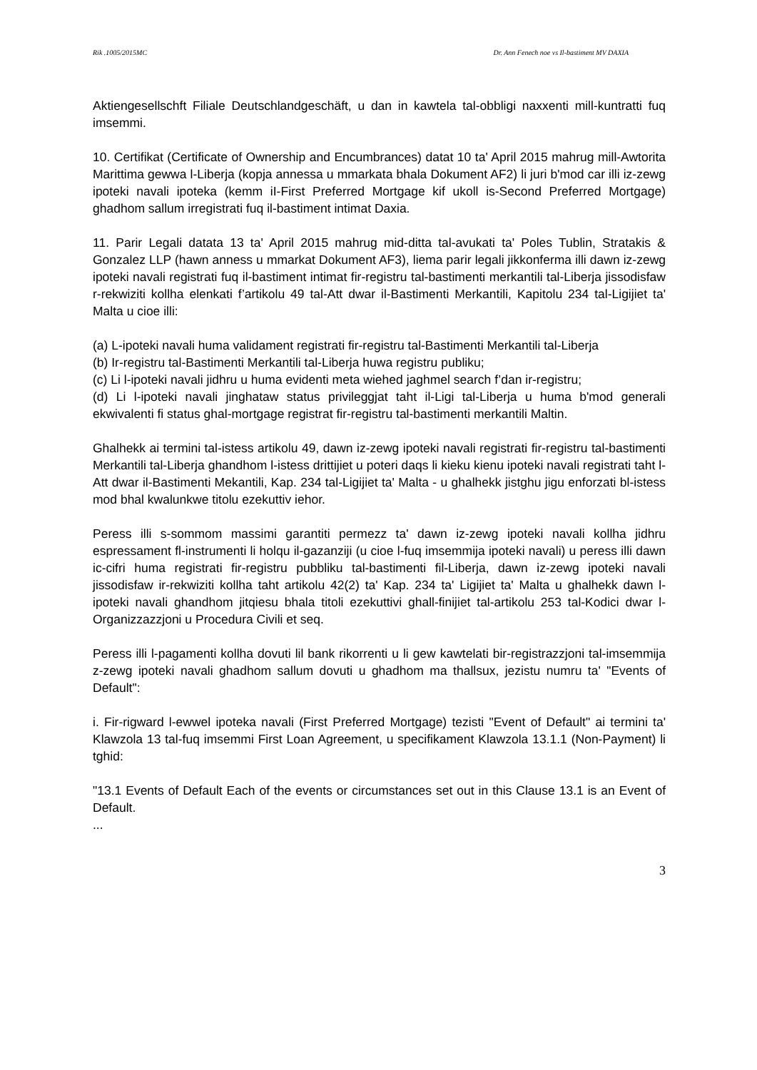Rik .1005/2015MC Dr. Ann Fenech noe vs Il-bastiment MV DAXIA
Aktiengesellschft Filiale Deutschlandgeschäft, u dan in kawtela tal-obbligi naxxenti mill-kuntratti fuq imsemmi.
10. Certifikat (Certificate of Ownership and Encumbrances) datat 10 ta' April 2015 mahrug mill-Awtorita Marittima gewwa l-Liberja (kopja annessa u mmarkata bhala Dokument AF2) li juri b'mod car illi iz-zewg ipoteki navali ipoteka (kemm iI-First Preferred Mortgage kif ukoll is-Second Preferred Mortgage) ghadhom sallum irregistrati fuq il-bastiment intimat Daxia.
11. Parir Legali datata 13 ta' April 2015 mahrug mid-ditta tal-avukati ta' Poles Tublin, Stratakis & Gonzalez LLP (hawn anness u mmarkat Dokument AF3), liema parir legali jikkonferma illi dawn iz-zewg ipoteki navali registrati fuq il-bastiment intimat fir-registru tal-bastimenti merkantili tal-Liberja jissodisfaw r-rekwiziti kollha elenkati f’artikolu 49 tal-Att dwar il-Bastimenti Merkantili, Kapitolu 234 tal-Ligijiet ta' Malta u cioe illi:
(a) L-ipoteki navali huma validament registrati fir-registru tal-Bastimenti Merkantili tal-Liberja
(b) Ir-registru tal-Bastimenti Merkantili tal-Liberja huwa registru publiku;
(c) Li l-ipoteki navali jidhru u huma evidenti meta wiehed jaghmel search f’dan ir-registru;
(d) Li l-ipoteki navali jinghataw status privileggjat taht il-Ligi tal-Liberja u huma b'mod generali ekwivalenti fi status ghal-mortgage registrat fir-registru tal-bastimenti merkantili Maltin.
Ghalhekk ai termini tal-istess artikolu 49, dawn iz-zewg ipoteki navali registrati fir-registru tal-bastimenti Merkantili tal-Liberja ghandhom l-istess drittijiet u poteri daqs li kieku kienu ipoteki navali registrati taht l-Att dwar il-Bastimenti Mekantili, Kap. 234 tal-Ligijiet ta' Malta - u ghalhekk jistghu jigu enforzati bl-istess mod bhal kwalunkwe titolu ezekuttiv iehor.
Peress illi s-sommom massimi garantiti permezz ta' dawn iz-zewg ipoteki navali kollha jidhru espressament fl-instrumenti li holqu il-gazanziji (u cioe l-fuq imsemmija ipoteki navali) u peress illi dawn ic-cifri huma registrati fir-registru pubbliku tal-bastimenti fil-Liberja, dawn iz-zewg ipoteki navali jissodisfaw ir-rekwiziti kollha taht artikolu 42(2) ta' Kap. 234 ta' Ligijiet ta' Malta u ghalhekk dawn l-ipoteki navali ghandhom jitqiesu bhala titoli ezekuttivi ghall-finijiet tal-artikolu 253 tal-Kodici dwar l-Organizzazzjoni u Procedura Civili et seq.
Peress illi l-pagamenti kollha dovuti lil bank rikorrenti u li gew kawtelati bir-registrazzjoni tal-imsemmija z-zewg ipoteki navali ghadhom sallum dovuti u ghadhom ma thallsux, jezistu numru ta' "Events of Default":
i. Fir-rigward l-ewwel ipoteka navali (First Preferred Mortgage) tezisti "Event of Default" ai termini ta' Klawzola 13 tal-fuq imsemmi First Loan Agreement, u specifikament Klawzola 13.1.1 (Non-Payment) li tghid:
"13.1 Events of Default Each of the events or circumstances set out in this Clause 13.1 is an Event of Default.
...
3